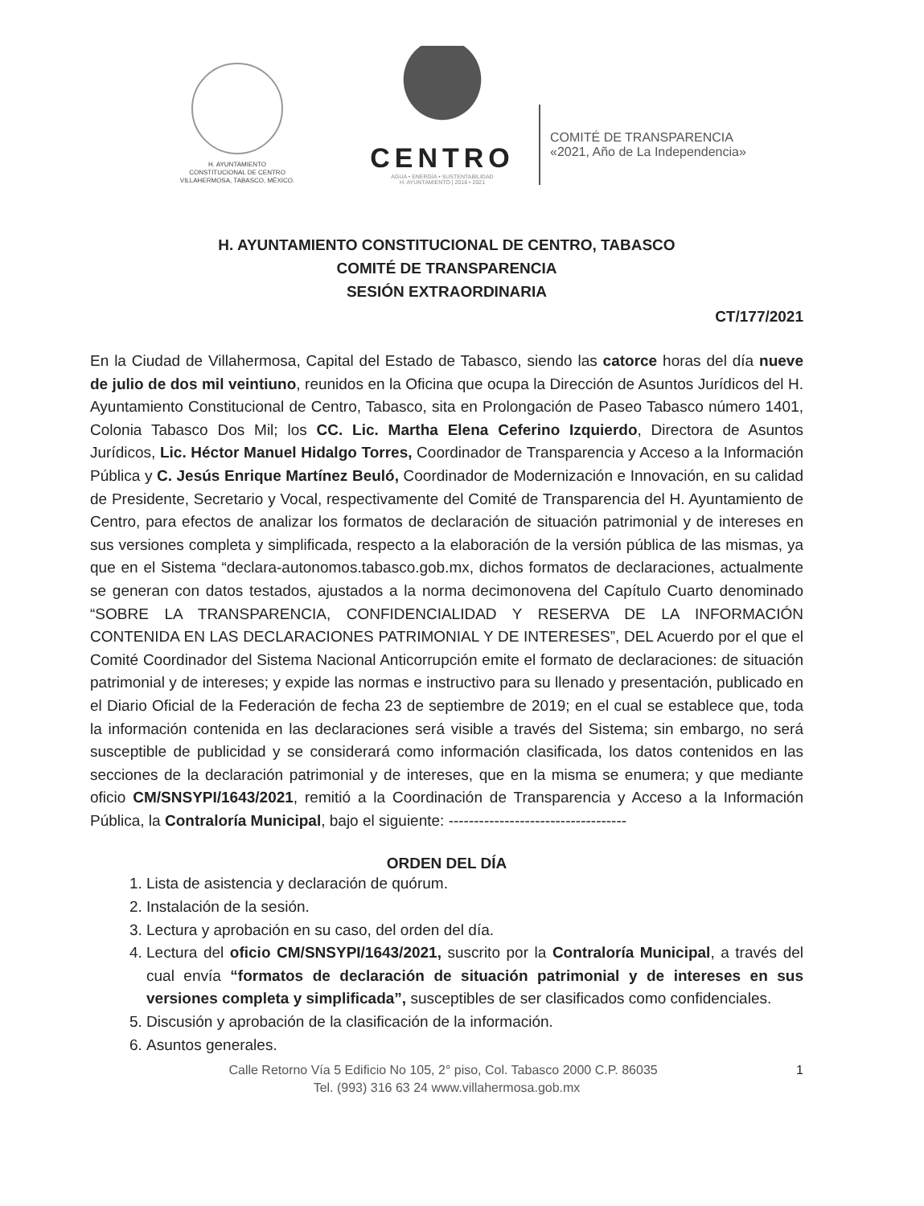H. AYUNTAMIENTO
CONSTITUCIONAL DE CENTRO
VILLAHERMOSA, TABASCO, MÉXICO.
CENTRO
AGUA • ENERGÍA • SUSTENTABILIDAD
H. AYUNTAMIENTO | 2018 • 2021
COMITÉ DE TRANSPARENCIA
«2021, Año de La Independencia»
H. AYUNTAMIENTO CONSTITUCIONAL DE CENTRO, TABASCO
COMITÉ DE TRANSPARENCIA
SESIÓN EXTRAORDINARIA
CT/177/2021
En la Ciudad de Villahermosa, Capital del Estado de Tabasco, siendo las catorce horas del día nueve de julio de dos mil veintiuno, reunidos en la Oficina que ocupa la Dirección de Asuntos Jurídicos del H. Ayuntamiento Constitucional de Centro, Tabasco, sita en Prolongación de Paseo Tabasco número 1401, Colonia Tabasco Dos Mil; los CC. Lic. Martha Elena Ceferino Izquierdo, Directora de Asuntos Jurídicos, Lic. Héctor Manuel Hidalgo Torres, Coordinador de Transparencia y Acceso a la Información Pública y C. Jesús Enrique Martínez Beuló, Coordinador de Modernización e Innovación, en su calidad de Presidente, Secretario y Vocal, respectivamente del Comité de Transparencia del H. Ayuntamiento de Centro, para efectos de analizar los formatos de declaración de situación patrimonial y de intereses en sus versiones completa y simplificada, respecto a la elaboración de la versión pública de las mismas, ya que en el Sistema “declara-autonomos.tabasco.gob.mx, dichos formatos de declaraciones, actualmente se generan con datos testados, ajustados a la norma decimonovena del Capítulo Cuarto denominado “SOBRE LA TRANSPARENCIA, CONFIDENCIALIDAD Y RESERVA DE LA INFORMACIÓN CONTENIDA EN LAS DECLARACIONES PATRIMONIAL Y DE INTERESES”, DEL Acuerdo por el que el Comité Coordinador del Sistema Nacional Anticorrupción emite el formato de declaraciones: de situación patrimonial y de intereses; y expide las normas e instructivo para su llenado y presentación, publicado en el Diario Oficial de la Federación de fecha 23 de septiembre de 2019; en el cual se establece que, toda la información contenida en las declaraciones será visible a través del Sistema; sin embargo, no será susceptible de publicidad y se considerará como información clasificada, los datos contenidos en las secciones de la declaración patrimonial y de intereses, que en la misma se enumera; y que mediante oficio CM/SNSYPI/1643/2021, remitió a la Coordinación de Transparencia y Acceso a la Información Pública, la Contraloría Municipal, bajo el siguiente: -----------------------------------
ORDEN DEL DÍA
1. Lista de asistencia y declaración de quórum.
2. Instalación de la sesión.
3. Lectura y aprobación en su caso, del orden del día.
4. Lectura del oficio CM/SNSYPI/1643/2021, suscrito por la Contraloría Municipal, a través del cual envía “formatos de declaración de situación patrimonial y de intereses en sus versiones completa y simplificada”, susceptibles de ser clasificados como confidenciales.
5. Discusión y aprobación de la clasificación de la información.
6. Asuntos generales.
1 Calle Retorno Vía 5 Edificio No 105, 2° piso, Col. Tabasco 2000 C.P. 86035
Tel. (993) 316 63 24 www.villahermosa.gob.mx